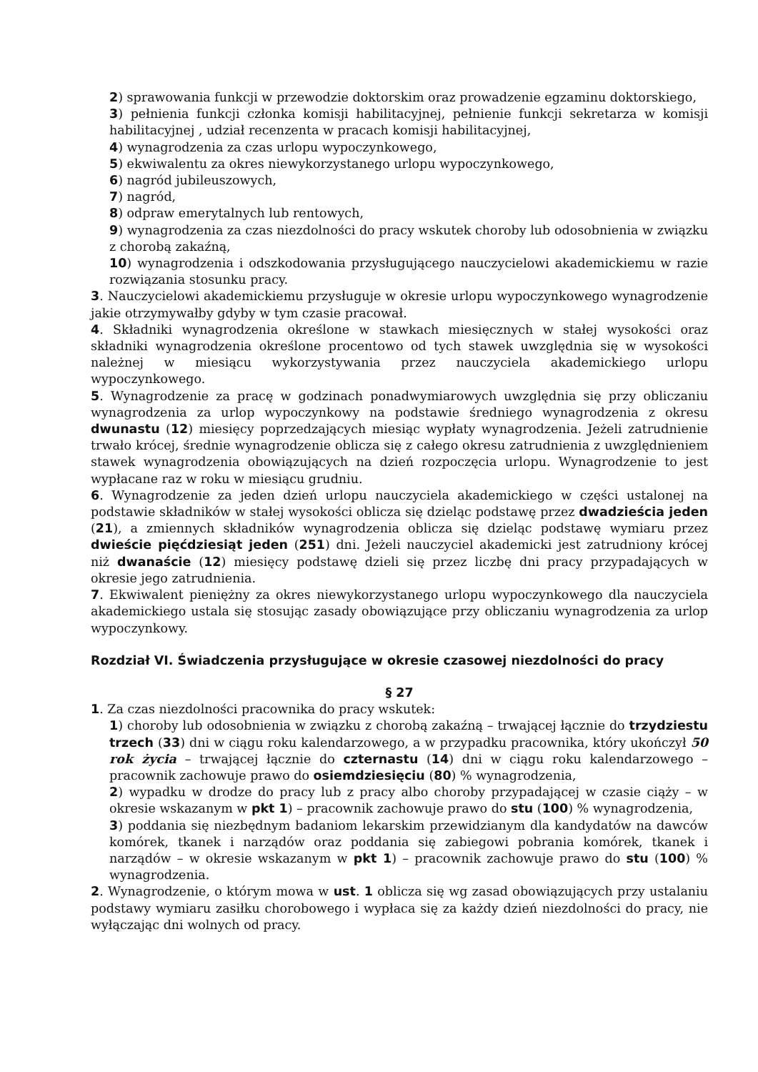2) sprawowania funkcji w przewodzie doktorskim oraz prowadzenie egzaminu doktorskiego,
3) pełnienia funkcji członka komisji habilitacyjnej, pełnienie funkcji sekretarza w komisji habilitacyjnej , udział recenzenta w pracach komisji habilitacyjnej,
4) wynagrodzenia za czas urlopu wypoczynkowego,
5) ekwiwalentu za okres niewykorzystanego urlopu wypoczynkowego,
6) nagród jubileuszowych,
7) nagród,
8) odpraw emerytalnych lub rentowych,
9) wynagrodzenia za czas niezdolności do pracy wskutek choroby lub odosobnienia w związku z chorobą zakaźną,
10) wynagrodzenia i odszkodowania przysługującego nauczycielowi akademickiemu w razie rozwiązania stosunku pracy.
3. Nauczycielowi akademickiemu przysługuje w okresie urlopu wypoczynkowego wynagrodzenie jakie otrzymywałby gdyby w tym czasie pracował.
4. Składniki wynagrodzenia określone w stawkach miesięcznych w stałej wysokości oraz składniki wynagrodzenia określone procentowo od tych stawek uwzględnia się w wysokości należnej w miesiącu wykorzystywania przez nauczyciela akademickiego urlopu wypoczynkowego.
5. Wynagrodzenie za pracę w godzinach ponadwymiarowych uwzględnia się przy obliczaniu wynagrodzenia za urlop wypoczynkowy na podstawie średniego wynagrodzenia z okresu dwunastu (12) miesięcy poprzedzających miesiąc wypłaty wynagrodzenia. Jeżeli zatrudnienie trwało krócej, średnie wynagrodzenie oblicza się z całego okresu zatrudnienia z uwzględnieniem stawek wynagrodzenia obowiązujących na dzień rozpoczęcia urlopu. Wynagrodzenie to jest wypłacane raz w roku w miesiącu grudniu.
6. Wynagrodzenie za jeden dzień urlopu nauczyciela akademickiego w części ustalonej na podstawie składników w stałej wysokości oblicza się dzieląc podstawę przez dwadzieścia jeden (21), a zmiennych składników wynagrodzenia oblicza się dzieląc podstawę wymiaru przez dwieście pięćdziesiąt jeden (251) dni. Jeżeli nauczyciel akademicki jest zatrudniony krócej niż dwanaście (12) miesięcy podstawę dzieli się przez liczbę dni pracy przypadających w okresie jego zatrudnienia.
7. Ekwiwalent pieniężny za okres niewykorzystanego urlopu wypoczynkowego dla nauczyciela akademickiego ustala się stosując zasady obowiązujące przy obliczaniu wynagrodzenia za urlop wypoczynkowy.
Rozdział VI. Świadczenia przysługujące w okresie czasowej niezdolności do pracy
§ 27
1. Za czas niezdolności pracownika do pracy wskutek:
1) choroby lub odosobnienia w związku z chorobą zakaźną – trwającej łącznie do trzydziestu trzech (33) dni w ciągu roku kalendarzowego, a w przypadku pracownika, który ukończył 50 rok życia – trwającej łącznie do czternastu (14) dni w ciągu roku kalendarzowego – pracownik zachowuje prawo do osiemdziesięciu (80) % wynagrodzenia,
2) wypadku w drodze do pracy lub z pracy albo choroby przypadającej w czasie ciąży – w okresie wskazanym w pkt 1) – pracownik zachowuje prawo do stu (100) % wynagrodzenia,
3) poddania się niezbędnym badaniom lekarskim przewidzianym dla kandydatów na dawców komórek, tkanek i narządów oraz poddania się zabiegowi pobrania komórek, tkanek i narządów – w okresie wskazanym w pkt 1) – pracownik zachowuje prawo do stu (100) % wynagrodzenia.
2. Wynagrodzenie, o którym mowa w ust. 1 oblicza się wg zasad obowiązujących przy ustalaniu podstawy wymiaru zasiłku chorobowego i wypłaca się za każdy dzień niezdolności do pracy, nie wyłączając dni wolnych od pracy.